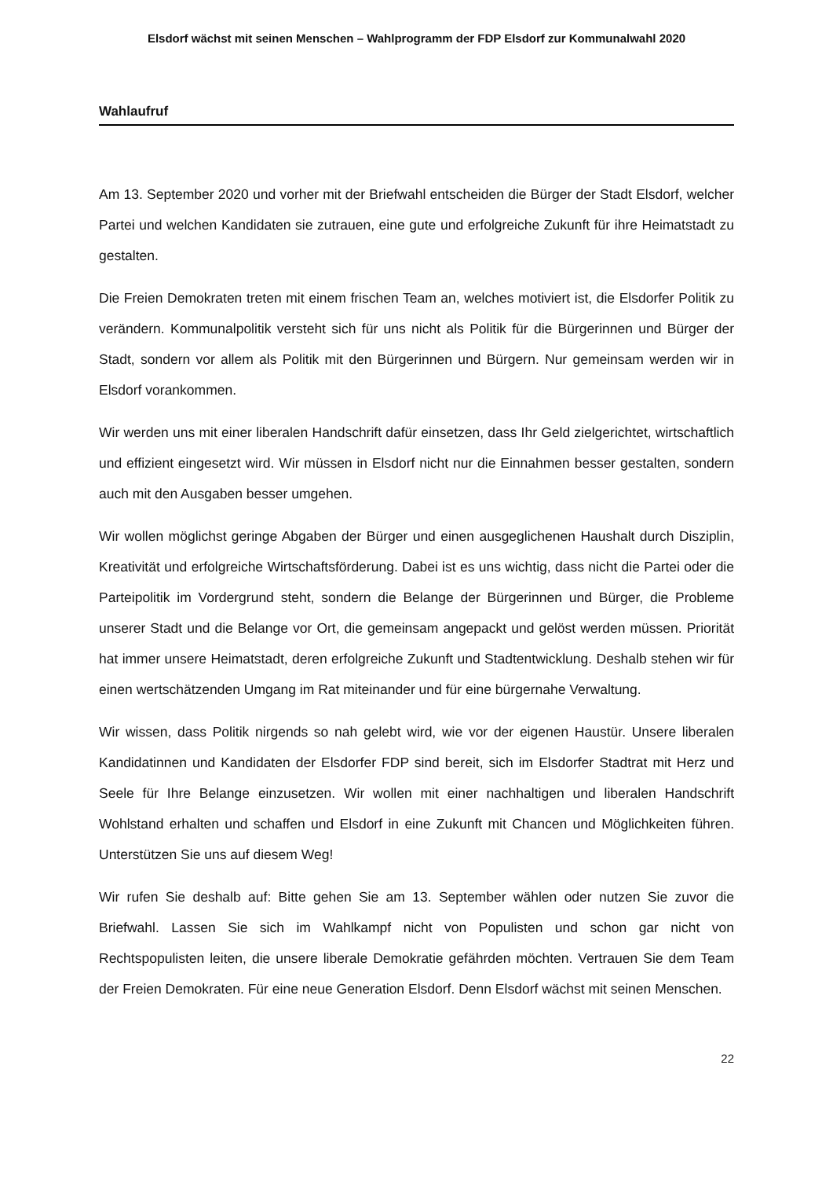Elsdorf wächst mit seinen Menschen – Wahlprogramm der FDP Elsdorf zur Kommunalwahl 2020
Wahlaufruf
Am 13. September 2020 und vorher mit der Briefwahl entscheiden die Bürger der Stadt Elsdorf, welcher Partei und welchen Kandidaten sie zutrauen, eine gute und erfolgreiche Zukunft für ihre Heimatstadt zu gestalten.
Die Freien Demokraten treten mit einem frischen Team an, welches motiviert ist, die Elsdorfer Politik zu verändern. Kommunalpolitik versteht sich für uns nicht als Politik für die Bürgerinnen und Bürger der Stadt, sondern vor allem als Politik mit den Bürgerinnen und Bürgern. Nur gemeinsam werden wir in Elsdorf vorankommen.
Wir werden uns mit einer liberalen Handschrift dafür einsetzen, dass Ihr Geld zielgerichtet, wirtschaftlich und effizient eingesetzt wird. Wir müssen in Elsdorf nicht nur die Einnahmen besser gestalten, sondern auch mit den Ausgaben besser umgehen.
Wir wollen möglichst geringe Abgaben der Bürger und einen ausgeglichenen Haushalt durch Disziplin, Kreativität und erfolgreiche Wirtschaftsförderung. Dabei ist es uns wichtig, dass nicht die Partei oder die Parteipolitik im Vordergrund steht, sondern die Belange der Bürgerinnen und Bürger, die Probleme unserer Stadt und die Belange vor Ort, die gemeinsam angepackt und gelöst werden müssen. Priorität hat immer unsere Heimatstadt, deren erfolgreiche Zukunft und Stadtentwicklung. Deshalb stehen wir für einen wertschätzenden Umgang im Rat miteinander und für eine bürgernahe Verwaltung.
Wir wissen, dass Politik nirgends so nah gelebt wird, wie vor der eigenen Haustür. Unsere liberalen Kandidatinnen und Kandidaten der Elsdorfer FDP sind bereit, sich im Elsdorfer Stadtrat mit Herz und Seele für Ihre Belange einzusetzen. Wir wollen mit einer nachhaltigen und liberalen Handschrift Wohlstand erhalten und schaffen und Elsdorf in eine Zukunft mit Chancen und Möglichkeiten führen. Unterstützen Sie uns auf diesem Weg!
Wir rufen Sie deshalb auf: Bitte gehen Sie am 13. September wählen oder nutzen Sie zuvor die Briefwahl. Lassen Sie sich im Wahlkampf nicht von Populisten und schon gar nicht von Rechtspopulisten leiten, die unsere liberale Demokratie gefährden möchten. Vertrauen Sie dem Team der Freien Demokraten. Für eine neue Generation Elsdorf. Denn Elsdorf wächst mit seinen Menschen.
22